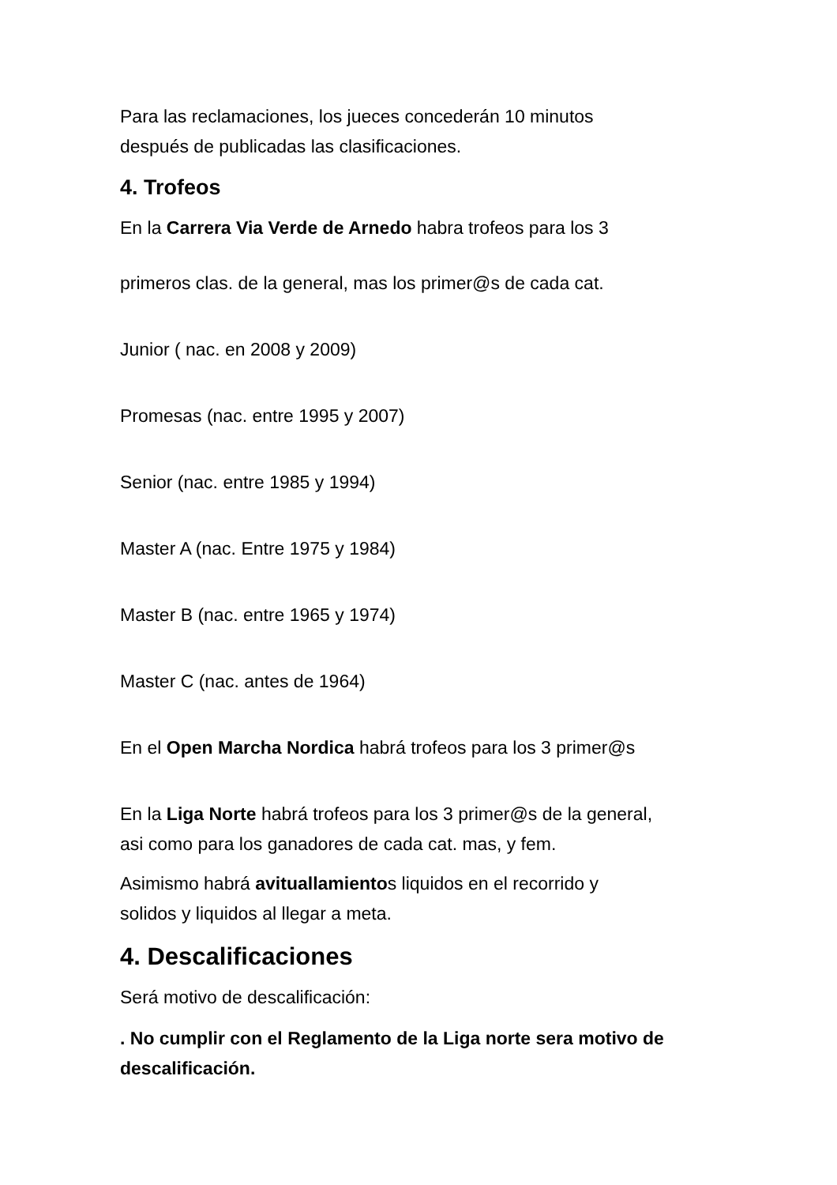Para las reclamaciones, los jueces concederán 10 minutos
después de publicadas las clasificaciones.
4. Trofeos
En la Carrera Via Verde de Arnedo habra trofeos para los 3
primeros clas. de la general, mas los primer@s de cada cat.
Junior ( nac. en 2008 y 2009)
Promesas (nac. entre 1995 y 2007)
Senior (nac. entre 1985 y 1994)
Master A (nac. Entre 1975 y 1984)
Master B (nac. entre 1965 y 1974)
Master C (nac. antes de 1964)
En el Open Marcha Nordica habrá trofeos para los 3 primer@s
En la Liga Norte habrá trofeos para los 3 primer@s de la general,
asi como para los ganadores de cada cat. mas, y fem.
Asimismo habrá avituallamientos liquidos en el recorrido y
solidos y liquidos al llegar a meta.
4. Descalificaciones
Será motivo de descalificación:
. No cumplir con el Reglamento de la Liga norte sera motivo de descalificación.